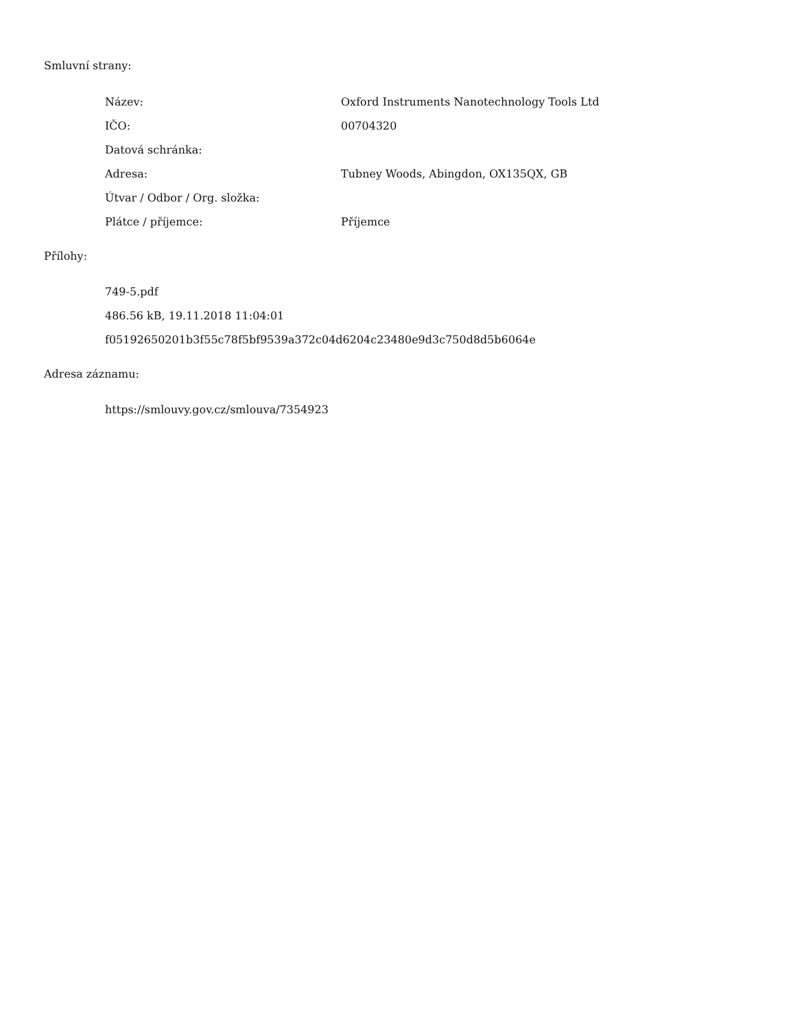Smluvní strany:
| Název: | Oxford Instruments Nanotechnology Tools Ltd |
| IČO: | 00704320 |
| Datová schránka: | |
| Adresa: | Tubney Woods, Abingdon, OX135QX, GB |
| Útvar / Odbor / Org. složka: | |
| Plátce / příjemce: | Příjemce |
Přílohy:
749-5.pdf
486.56 kB, 19.11.2018 11:04:01
f05192650201b3f55c78f5bf9539a372c04d6204c23480e9d3c750d8d5b6064e
Adresa záznamu:
https://smlouvy.gov.cz/smlouva/7354923